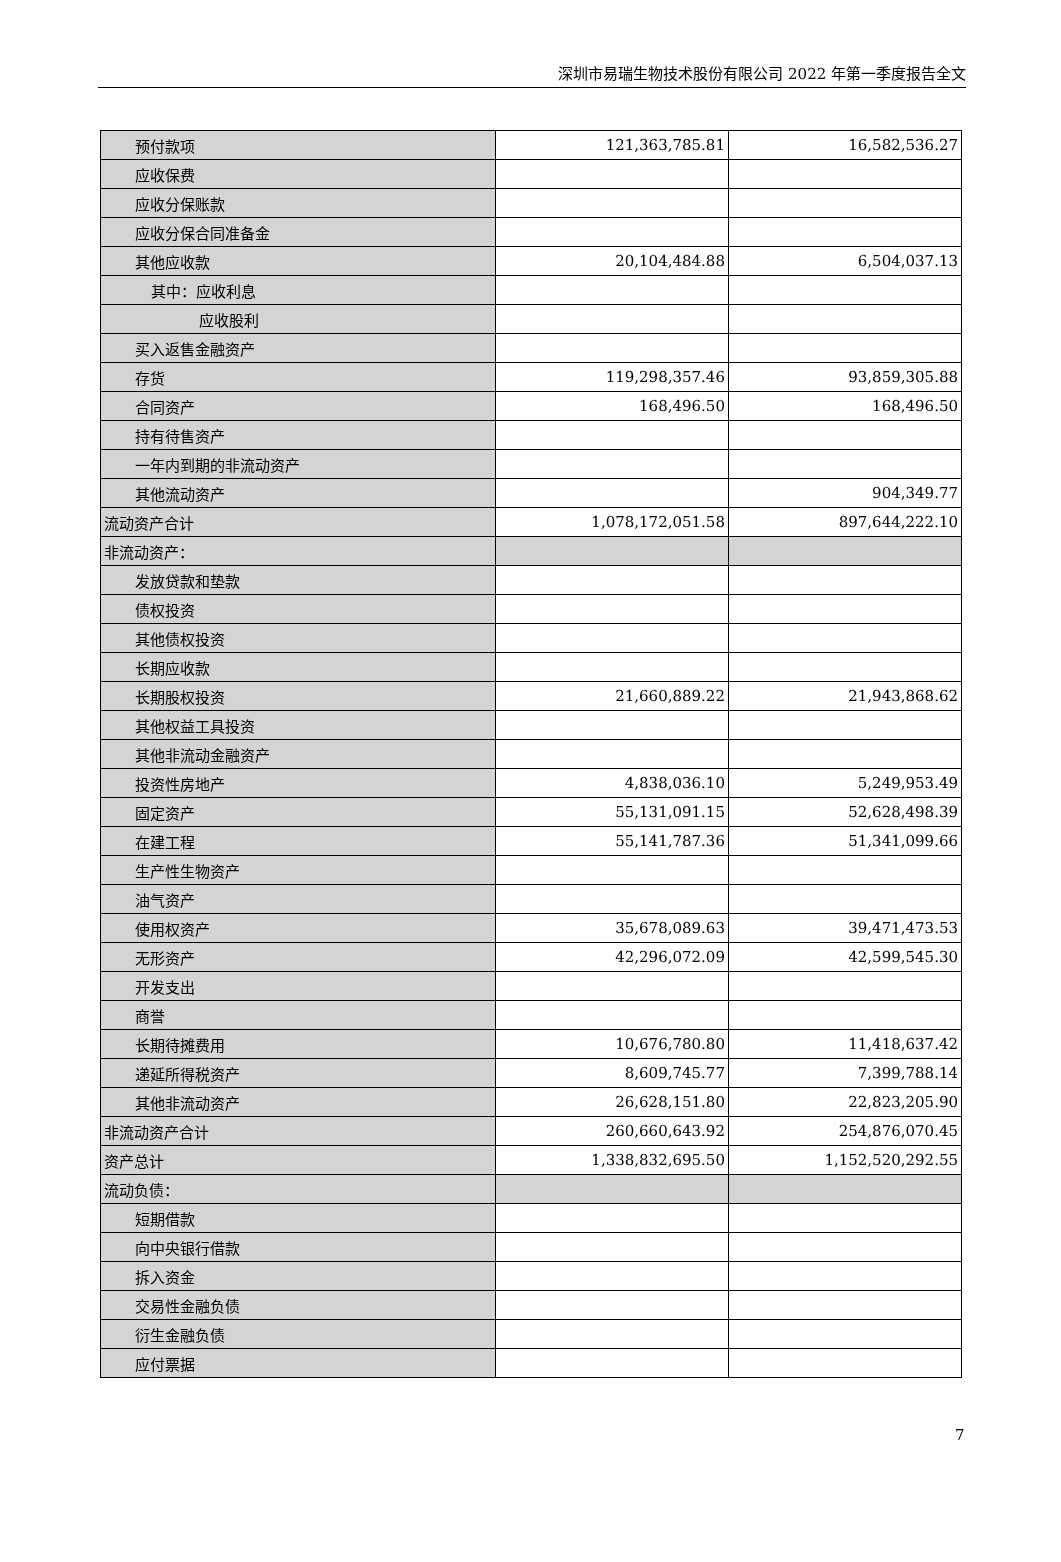深圳市易瑞生物技术股份有限公司 2022 年第一季度报告全文
| 预付款项 | 121,363,785.81 | 16,582,536.27 |
| 应收保费 | | |
| 应收分保账款 | | |
| 应收分保合同准备金 | | |
| 其他应收款 | 20,104,484.88 | 6,504,037.13 |
| 其中：应收利息 | | |
| 应收股利 | | |
| 买入返售金融资产 | | |
| 存货 | 119,298,357.46 | 93,859,305.88 |
| 合同资产 | 168,496.50 | 168,496.50 |
| 持有待售资产 | | |
| 一年内到期的非流动资产 | | |
| 其他流动资产 | | 904,349.77 |
| 流动资产合计 | 1,078,172,051.58 | 897,644,222.10 |
| 非流动资产： | | |
| 发放贷款和垫款 | | |
| 债权投资 | | |
| 其他债权投资 | | |
| 长期应收款 | | |
| 长期股权投资 | 21,660,889.22 | 21,943,868.62 |
| 其他权益工具投资 | | |
| 其他非流动金融资产 | | |
| 投资性房地产 | 4,838,036.10 | 5,249,953.49 |
| 固定资产 | 55,131,091.15 | 52,628,498.39 |
| 在建工程 | 55,141,787.36 | 51,341,099.66 |
| 生产性生物资产 | | |
| 油气资产 | | |
| 使用权资产 | 35,678,089.63 | 39,471,473.53 |
| 无形资产 | 42,296,072.09 | 42,599,545.30 |
| 开发支出 | | |
| 商誉 | | |
| 长期待摊费用 | 10,676,780.80 | 11,418,637.42 |
| 递延所得税资产 | 8,609,745.77 | 7,399,788.14 |
| 其他非流动资产 | 26,628,151.80 | 22,823,205.90 |
| 非流动资产合计 | 260,660,643.92 | 254,876,070.45 |
| 资产总计 | 1,338,832,695.50 | 1,152,520,292.55 |
| 流动负债： | | |
| 短期借款 | | |
| 向中央银行借款 | | |
| 拆入资金 | | |
| 交易性金融负债 | | |
| 衍生金融负债 | | |
| 应付票据 | | |
7